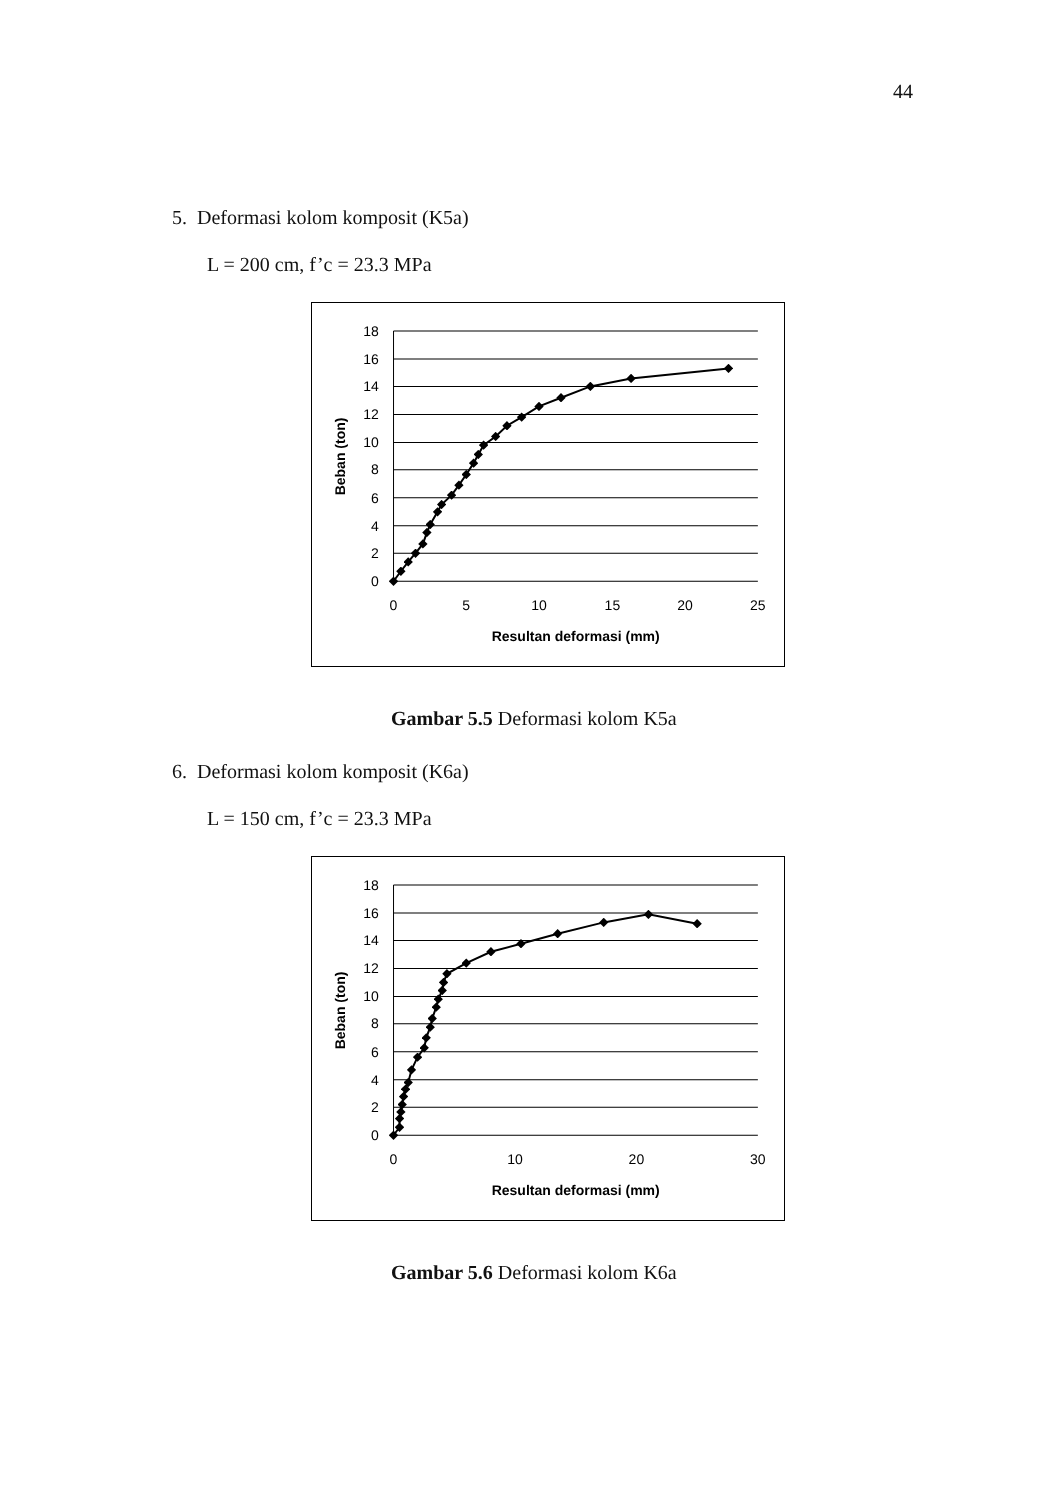44
5. Deformasi kolom komposit (K5a)
L = 200 cm, f’c = 23.3 MPa
18
16
14
12
10
8
6
4
2
0
0
5
10
15
20
25
Resultan deformasi (mm)
Beban (ton)
Gambar 5.5 Deformasi kolom K5a
6. Deformasi kolom komposit (K6a)
L = 150 cm, f’c = 23.3 MPa
18
16
14
12
10
8
6
4
2
0
0
10
20
30
Resultan deformasi (mm)
Beban (ton)
Gambar 5.6 Deformasi kolom K6a